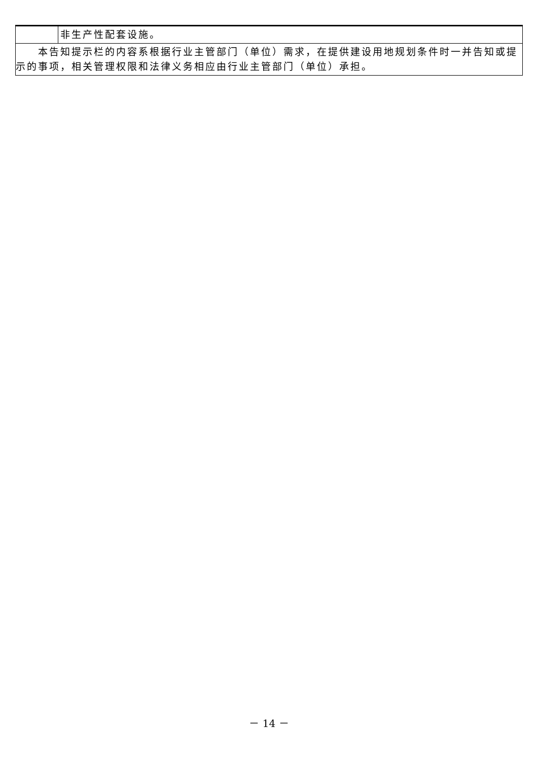| | 非生产性配套设施。 |
| 本告知提示栏的内容系根据行业主管部门（单位）需求，在提供建设用地规划条件时一并告知或提示的事项，相关管理权限和法律义务相应由行业主管部门（单位）承担。 | |
－ 14 －